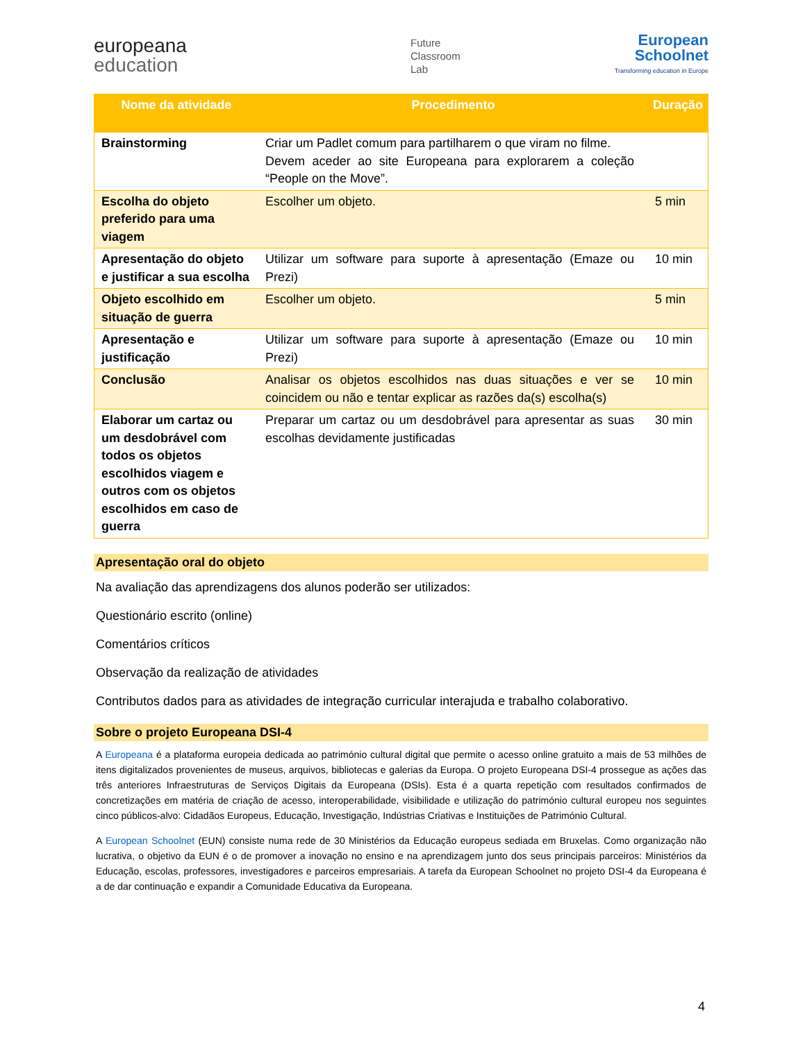europeana
education
Future
Classroom
Lab
European
Schoolnet
Transforming education in Europe
| Nome da atividade | Procedimento | Duração |
| --- | --- | --- |
| Brainstorming | Criar um Padlet comum para partilharem o que viram no filme. Devem aceder ao site Europeana para explorarem a coleção “People on the Move”. | |
| Escolha do objeto preferido para uma viagem | Escolher um objeto. | 5 min |
| Apresentação do objeto e justificar a sua escolha | Utilizar um software para suporte à apresentação (Emaze ou Prezi) | 10 min |
| Objeto escolhido em situação de guerra | Escolher um objeto. | 5 min |
| Apresentação e justificação | Utilizar um software para suporte à apresentação (Emaze ou Prezi) | 10 min |
| Conclusão | Analisar os objetos escolhidos nas duas situações e ver se coincidem ou não e tentar explicar as razões da(s) escolha(s) | 10 min |
| Elaborar um cartaz ou um desdobrável com todos os objetos escolhidos viagem e outros com os objetos escolhidos em caso de guerra | Preparar um cartaz ou um desdobrável para apresentar as suas escolhas devidamente justificadas | 30 min |
Apresentação oral do objeto
Na avaliação das aprendizagens dos alunos poderão ser utilizados:
Questionário escrito (online)
Comentários críticos
Observação da realização de atividades
Contributos dados para as atividades de integração curricular interajuda e trabalho colaborativo.
Sobre o projeto Europeana DSI-4
A Europeana é a plataforma europeia dedicada ao património cultural digital que permite o acesso online gratuito a mais de 53 milhões de itens digitalizados provenientes de museus, arquivos, bibliotecas e galerias da Europa. O projeto Europeana DSI-4 prossegue as ações das três anteriores Infraestruturas de Serviços Digitais da Europeana (DSIs). Esta é a quarta repetição com resultados confirmados de concretizações em matéria de criação de acesso, interoperabilidade, visibilidade e utilização do património cultural europeu nos seguintes cinco públicos-alvo: Cidadãos Europeus, Educação, Investigação, Indústrias Criativas e Instituições de Património Cultural.
A European Schoolnet (EUN) consiste numa rede de 30 Ministérios da Educação europeus sediada em Bruxelas. Como organização não lucrativa, o objetivo da EUN é o de promover a inovação no ensino e na aprendizagem junto dos seus principais parceiros: Ministérios da Educação, escolas, professores, investigadores e parceiros empresariais. A tarefa da European Schoolnet no projeto DSI-4 da Europeana é a de dar continuação e expandir a Comunidade Educativa da Europeana.
4